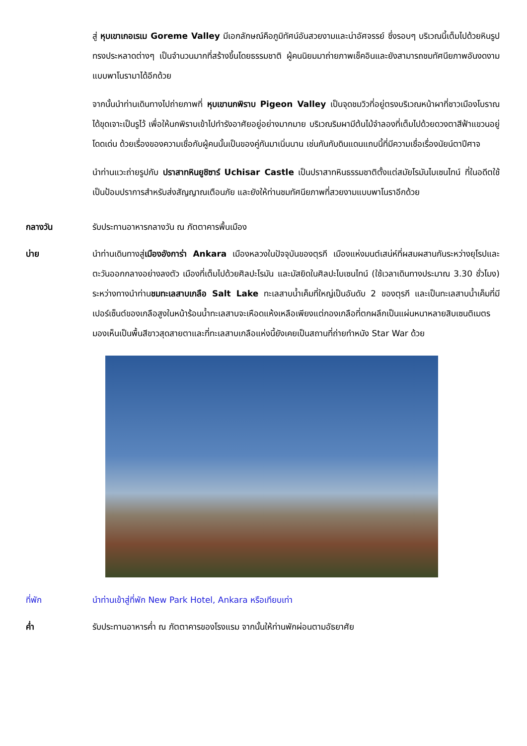สู่ หุบเขาเกอเรเม Goreme Valley มีเอกลักษณ์คือภูมิทัศน์อันสวยงามและน่าอัศจรรย์ ซึ่งรอบๆ บริเวณนี้เต็มไปด้วยหินรูปทรงประหลาดต่างๆ เป็นจำนวนมากที่สร้างขึ้นโดยธรรมชาติ ผู้คนนิยมมาถ่ายภาพเช็คอินและยังสามารถชมทัศนียภาพอันงดงามแบบพาโนรามาได้อีกด้วย
จากนั้นนำท่านเดินทางไปถ่ายภาพที่ หุบเขานกพิราบ Pigeon Valley เป็นจุดชมวิวที่อยู่ตรงบริเวณหน้าผาที่ชาวเมืองโบราณได้ขุดเจาะเป็นรูไว้ เพื่อให้นกพิราบเข้าไปทำรังอาศัยอยู่อย่างมากมาย บริเวณริมผามีต้นไม้จำลองที่เต็มไปด้วยดวงตาสีฟ้าแขวนอยู่โดดเด่น ด้วยเรื่องของความเชื่อกับผู้คนนั้นเป็นของคู่กันมาเนิ่นนาน เช่นกันกับดินแดนแถบนี้ที่มีความเชื่อเรื่องนัยน์ตาปีศาจ
นำท่านแวะถ่ายรูปกับ ปราสาทหินยูชิซาร์ Uchisar Castle เป็นปราสาทหินธรรมชาติตั้งแต่สมัยโรมันไบเซนไทน์ ที่ในอดีตใช้เป็นป้อมปราการสำหรับส่งสัญญาณเตือนภัย และยังให้ท่านชมทัศนียภาพที่สวยงามแบบพาโนราอีกด้วย
กลางวัน รับประทานอาหารกลางวัน ณ ภัตตาคารพื้นเมือง
บ่าย นำท่านเดินทางสู่เมืองอังการ่า Ankara เมืองหลวงในปัจจุบันของตุรกี เมืองแห่งมนต์เสน่ห์ที่ผสมผสานกันระหว่างยุโรปและตะวันออกกลางอย่างลงตัว เมืองที่เต็มไปด้วยศิลปะโรมัน และมัสยิดในศิลปะไบเซนไทน์ (ใช้เวลาเดินทางประมาณ 3.30 ชั่วโมง) ระหว่างทางนำท่านชมทะเลสาบเกลือ Salt Lake ทะเลสาบน้ำเค็มที่ใหญ่เป็นอันดับ 2 ของตุรกี และเป็นทะเลสาบน้ำเค็มที่มีเปอร์เซ็นต์ของเกลือสูงในหน้าร้อนน้ำทะเลสาบจะเหือดแห้งเหลือเพียงแต่กองเกลือที่ตกผลึกเป็นแผ่นหนาหลายสิบเซนติเมตรมองเห็นเป็นพื้นสีขาวสุดสายตาและที่ทะเลสาบเกลือแห่งนี้ยังเคยเป็นสถานที่ถ่ายทำหนัง Star War ด้วย
ที่พัก นำท่านเข้าสู่ที่พัก New Park Hotel, Ankara หรือเทียบเท่า
ค่ำ รับประทานอาหารค่ำ ณ ภัตตาคารของโรงแรม จากนั้นให้ท่านพักผ่อนตามอัธยาศัย